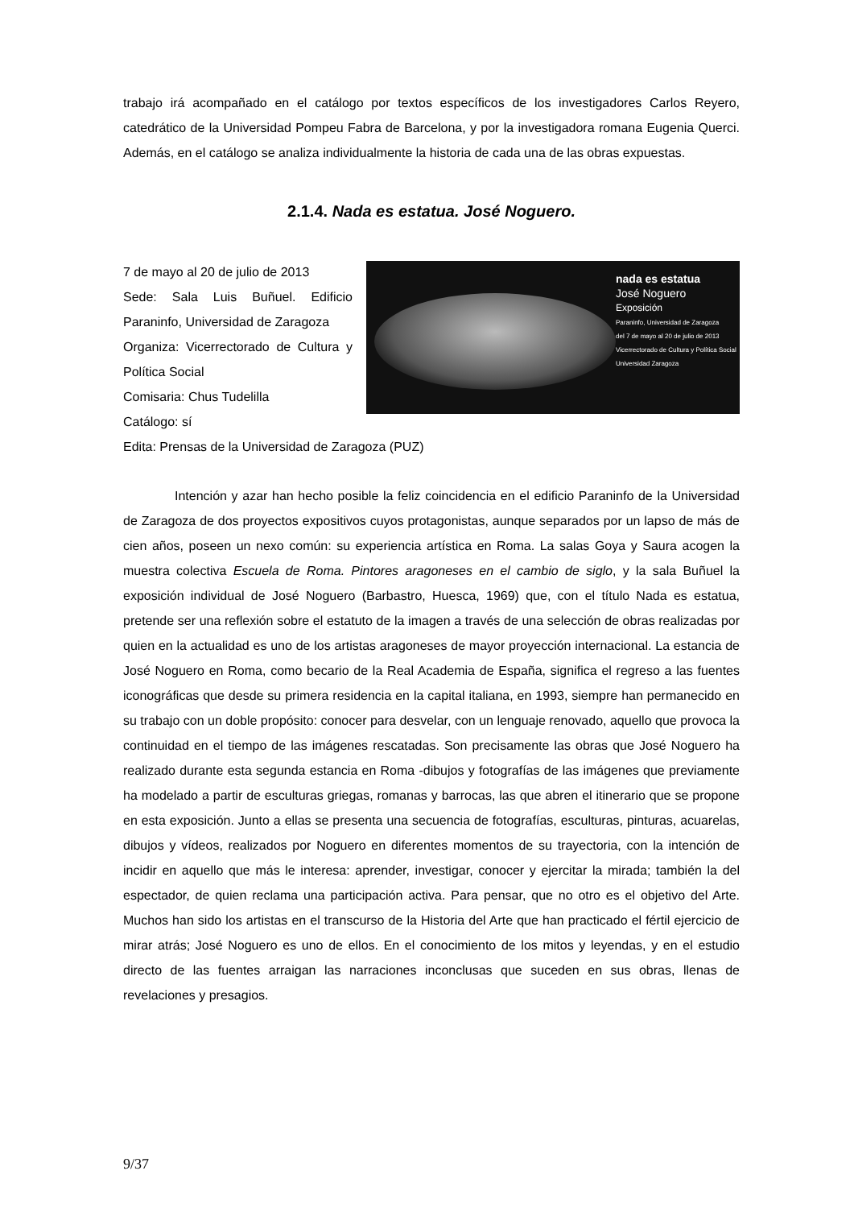trabajo irá acompañado en el catálogo por textos específicos de los investigadores Carlos Reyero, catedrático de la Universidad Pompeu Fabra de Barcelona, y por la investigadora romana Eugenia Querci. Además, en el catálogo se analiza individualmente la historia de cada una de las obras expuestas.
2.1.4. Nada es estatua. José Noguero.
7 de mayo al 20 de julio de 2013
Sede: Sala Luis Buñuel. Edificio Paraninfo, Universidad de Zaragoza
Organiza: Vicerrectorado de Cultura y Política Social
Comisaria: Chus Tudelilla
Catálogo: sí
nada es estatua
José Noguero
Exposición
Paraninfo, Universidad de Zaragoza
del 7 de mayo al 20 de julio de 2013
Vicerrectorado de Cultura y Política Social
Universidad Zaragoza
Edita: Prensas de la Universidad de Zaragoza (PUZ)
Intención y azar han hecho posible la feliz coincidencia en el edificio Paraninfo de la Universidad de Zaragoza de dos proyectos expositivos cuyos protagonistas, aunque separados por un lapso de más de cien años, poseen un nexo común: su experiencia artística en Roma. La salas Goya y Saura acogen la muestra colectiva Escuela de Roma. Pintores aragoneses en el cambio de siglo, y la sala Buñuel la exposición individual de José Noguero (Barbastro, Huesca, 1969) que, con el título Nada es estatua, pretende ser una reflexión sobre el estatuto de la imagen a través de una selección de obras realizadas por quien en la actualidad es uno de los artistas aragoneses de mayor proyección internacional. La estancia de José Noguero en Roma, como becario de la Real Academia de España, significa el regreso a las fuentes iconográficas que desde su primera residencia en la capital italiana, en 1993, siempre han permanecido en su trabajo con un doble propósito: conocer para desvelar, con un lenguaje renovado, aquello que provoca la continuidad en el tiempo de las imágenes rescatadas. Son precisamente las obras que José Noguero ha realizado durante esta segunda estancia en Roma -dibujos y fotografías de las imágenes que previamente ha modelado a partir de esculturas griegas, romanas y barrocas, las que abren el itinerario que se propone en esta exposición. Junto a ellas se presenta una secuencia de fotografías, esculturas, pinturas, acuarelas, dibujos y vídeos, realizados por Noguero en diferentes momentos de su trayectoria, con la intención de incidir en aquello que más le interesa: aprender, investigar, conocer y ejercitar la mirada; también la del espectador, de quien reclama una participación activa. Para pensar, que no otro es el objetivo del Arte. Muchos han sido los artistas en el transcurso de la Historia del Arte que han practicado el fértil ejercicio de mirar atrás; José Noguero es uno de ellos. En el conocimiento de los mitos y leyendas, y en el estudio directo de las fuentes arraigan las narraciones inconclusas que suceden en sus obras, llenas de revelaciones y presagios.
9/37